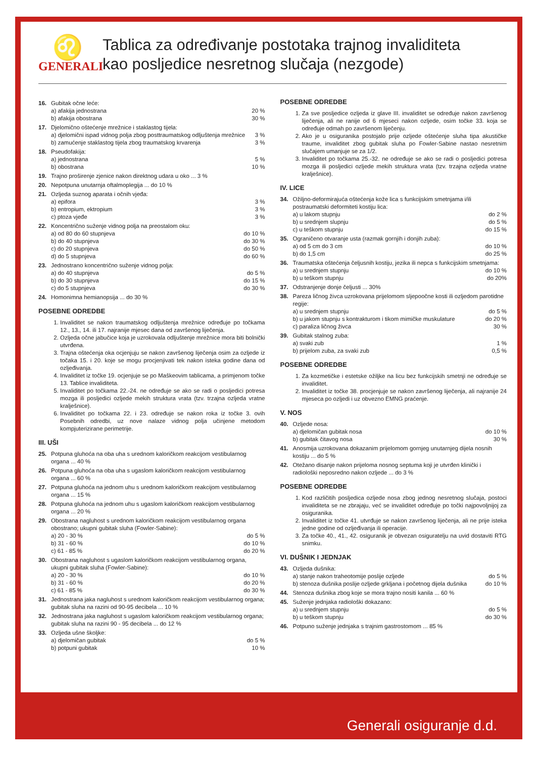♌
GENERALI
Tablica za određivanje postotaka trajnog invaliditeta
kao posljedice nesretnog slučaja (nezgode)
16. Gubitak očne leće:
a) afakija jednostrana 20 %
b) afakija obostrana 30 %
17. Djelomično oštećenje mrežnice i staklastog tijela:
a) djelomični ispad vidnog polja zbog posttraumatskog odljuštenja mrežnice 3 %
b) zamućenje staklastog tijela zbog traumatskog krvarenja 3 %
18. Pseudofakija:
a) jednostrana 5 %
b) obostrana 10 %
19. Trajno proširenje zjenice nakon direktnog udara u oko ... 3 %
20. Nepotpuna unutarnja oftalmoplegija ... do 10 %
21. Ozljeda suznog aparata i očnih vjeđa:
a) epifora 3 %
b) entropium, ektropium 3 %
c) ptoza vjeđe 3 %
22. Koncentrično suženje vidnog polja na preostalom oku:
a) od 80 do 60 stupnjeva do 10 %
b) do 40 stupnjeva do 30 %
c) do 20 stupnjeva do 50 %
d) do 5 stupnjeva do 60 %
23. Jednostrano koncentrično suženje vidnog polja:
a) do 40 stupnjeva do 5 %
b) do 30 stupnjeva do 15 %
c) do 5 stupnjeva do 30 %
24. Homonimna hemianopsija ... do 30 %
POSEBNE ODREDBE
1. Invaliditet se nakon traumatskog odljuštenja mrežnice određuje po točkama 12., 13., 14. ili 17. najranije mjesec dana od završenog liječenja.
2. Ozljeda očne jabučice koja je uzrokovala odljuštenje mrežnice mora biti bolnički utvrđena.
3. Trajna oštećenja oka ocjenjuju se nakon završenog liječenja osim za ozljede iz točaka 15. i 20. koje se mogu procjenjivati tek nakon isteka godine dana od ozljeđivanja.
4. Invaliditet iz točke 19. ocjenjuje se po Maškeovim tablicama, a primjenom točke 13. Tablice invaliditeta.
5. Invaliditet po točkama 22.-24. ne određuje se ako se radi o posljedici potresa mozga ili posljedici ozljede mekih struktura vrata (tzv. trzajna ozljeda vratne kralješnice).
6. Invaliditet po točkama 22. i 23. određuje se nakon roka iz točke 3. ovih Posebnih odredbi, uz nove nalaze vidnog polja učinjene metodom kompjuterizirane perimetrije.
III. UŠI
25. Potpuna gluhoća na oba uha s urednom kaloričkom reakcijom vestibularnog organa ... 40 %
26. Potpuna gluhoća na oba uha s ugaslom kaloričkom reakcijom vestibularnog organa ... 60 %
27. Potpuna gluhoća na jednom uhu s urednom kaloričkom reakcijom vestibularnog organa ... 15 %
28. Potpuna gluhoća na jednom uhu s ugaslom kaloričkom reakcijom vestibularnog organa ... 20 %
29. Obostrana nagluhost s urednom kaloričkom reakcijom vestibularnog organa obostrano; ukupni gubitak sluha (Fowler-Sabine):
a) 20 - 30 % do 5 %
b) 31 - 60 % do 10 %
c) 61 - 85 % do 20 %
30. Obostrana nagluhost s ugaslom kaloričkom reakcijom vestibularnog organa, ukupni gubitak sluha (Fowler-Sabine):
a) 20 - 30 % do 10 %
b) 31 - 60 % do 20 %
c) 61 - 85 % do 30 %
31. Jednostrana jaka nagluhost s urednom kaloričkom reakcijom vestibularnog organa; gubitak sluha na razini od 90-95 decibela ... 10 %
32. Jednostrana jaka nagluhost s ugaslom kaloričkom reakcijom vestibularnog organa; gubitak sluha na razini 90 - 95 decibela ... do 12 %
33. Ozljeda ušne školjke:
a) djelomičan gubitak do 5 %
b) potpuni gubitak 10 %
POSEBNE ODREDBE
1. Za sve posljedice ozljeda iz glave III. invaliditet se određuje nakon završenog liječenja, ali ne ranije od 6 mjeseci nakon ozljede, osim točke 33. koja se određuje odmah po završenom liječenju.
2. Ako je u osiguranika postojalo prije ozljede oštećenje sluha tipa akustičke traume, invaliditet zbog gubitak sluha po Fowler-Sabine nastao nesretnim slučajem umanjuje se za 1/2.
3. Invaliditet po točkama 25.-32. ne određuje se ako se radi o posljedici potresa mozga ili posljedici ozljede mekih struktura vrata (tzv. trzajna ozljeda vratne kralješnice).
IV. LICE
34. Ožiljno-deformirajuća oštećenja kože lica s funkcijskim smetnjama i/ili postraumatski deformiteti kostiju lica:
a) u lakom stupnju do 2 %
b) u srednjem slupnju do 5 %
c) u teškom stupnju do 15 %
35. Ograničeno otvaranje usta (razmak gornjih i donjih zuba):
a) od 5 cm do 3 cm do 10 %
b) do 1,5 cm do 25 %
36. Traumatska oštećenja čeljusnih kostiju, jezika ili nepca s funkcijskim smetnjama:
a) u srednjem stupnju do 10 %
b) u teškom stupnju do 20%
37. Odstranjenje donje čeljusti ... 30%
38. Pareza ličnog živca uzrokovana prijelomom sljepoočne kosti ili ozljedom parotidne regije:
a) u srednjem stupnju do 5 %
b) u jakom stupnju s kontrakturom i tikom mimičke muskulature do 20 %
c) paraliza ličnog živca 30 %
39. Gubitak stalnog zuba:
a) svaki zub 1 %
b) prijelom zuba, za svaki zub 0,5 %
POSEBNE ODREDBE
1. Za kozmetičke i estetske ožiljke na licu bez funkcijskih smetnji ne određuje se invaliditet.
2. Invaliditet iz točke 38. procjenjuje se nakon završenog liječenja, ali najranije 24 mjeseca po ozljedi i uz obvezno EMNG praćenje.
V. NOS
40. Ozljede nosa:
a) djelomičan gubitak nosa do 10 %
b) gubitak čitavog nosa 30 %
41. Anosmija uzrokovana dokazanim prijelomom gornjeg unutarnjeg dijela nosnih kostiju ... do 5 %
42. Otežano disanje nakon prijeloma nosnog septuma koji je utvrđen klinički i radiološki neposredno nakon ozljede ... do 3 %
POSEBNE ODREDBE
1. Kod različitih posljedica ozljede nosa zbog jednog nesretnog slučaja, postoci invaliditeta se ne zbrajaju, već se invaliditet određuje po točki najpovoljnijoj za osiguranika.
2. Invaliditet iz točke 41. utvrđuje se nakon završenog liječenja, ali ne prije isteka jedne godine od ozljeđivanja ili operacije.
3. Za točke 40., 41., 42. osiguranik je obvezan osiguratelju na uvid dostaviti RTG snimku.
VI. DUŠNIK I JEDNJAK
43. Ozljeda dušnika:
a) stanje nakon traheotomije poslije ozljede do 5 %
b) stenoza dušnika poslije ozljede grkljana i početnog dijela dušnika do 10 %
44. Stenoza dušnika zbog koje se mora trajno nositi kanila ... 60 %
45. Suženje jednjaka radiološki dokazano:
a) u srednjem stupnju do 5 %
b) u teškom stupnju do 30 %
46. Potpuno suženje jednjaka s trajnim gastrostomom ... 85 %
Generali osiguranje d.d.